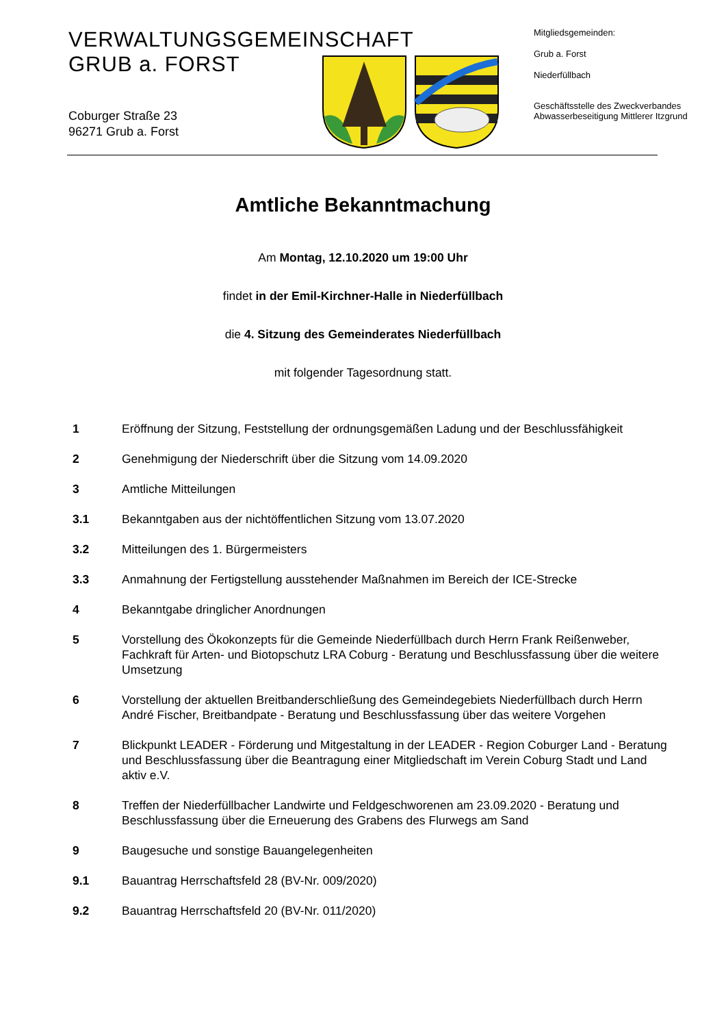VERWALTUNGSGEMEINSCHAFT
GRUB a. FORST
Coburger Straße 23
96271 Grub a. Forst
Mitgliedsgemeinden:
Grub a. Forst
Niederfüllbach
Geschäftsstelle des Zweckverbandes
Abwasserbeseitigung Mittlerer Itzgrund
Amtliche Bekanntmachung
Am Montag, 12.10.2020 um 19:00 Uhr
findet in der Emil-Kirchner-Halle in Niederfüllbach
die 4. Sitzung des Gemeinderates Niederfüllbach
mit folgender Tagesordnung statt.
1 Eröffnung der Sitzung, Feststellung der ordnungsgemäßen Ladung und der Beschlussfähigkeit
2 Genehmigung der Niederschrift über die Sitzung vom 14.09.2020
3 Amtliche Mitteilungen
3.1 Bekanntgaben aus der nichtöffentlichen Sitzung vom 13.07.2020
3.2 Mitteilungen des 1. Bürgermeisters
3.3 Anmahnung der Fertigstellung ausstehender Maßnahmen im Bereich der ICE-Strecke
4 Bekanntgabe dringlicher Anordnungen
5 Vorstellung des Ökokonzepts für die Gemeinde Niederfüllbach durch Herrn Frank Reißenweber, Fachkraft für Arten- und Biotopschutz LRA Coburg - Beratung und Beschlussfassung über die weitere Umsetzung
6 Vorstellung der aktuellen Breitbanderschließung des Gemeindegebiets Niederfüllbach durch Herrn André Fischer, Breitbandpate - Beratung und Beschlussfassung über das weitere Vorgehen
7 Blickpunkt LEADER - Förderung und Mitgestaltung in der LEADER - Region Coburger Land - Beratung und Beschlussfassung über die Beantragung einer Mitgliedschaft im Verein Coburg Stadt und Land aktiv e.V.
8 Treffen der Niederfüllbacher Landwirte und Feldgeschworenen am 23.09.2020 - Beratung und Beschlussfassung über die Erneuerung des Grabens des Flurwegs am Sand
9 Baugesuche und sonstige Bauangelegenheiten
9.1 Bauantrag Herrschaftsfeld 28 (BV-Nr. 009/2020)
9.2 Bauantrag Herrschaftsfeld 20 (BV-Nr. 011/2020)